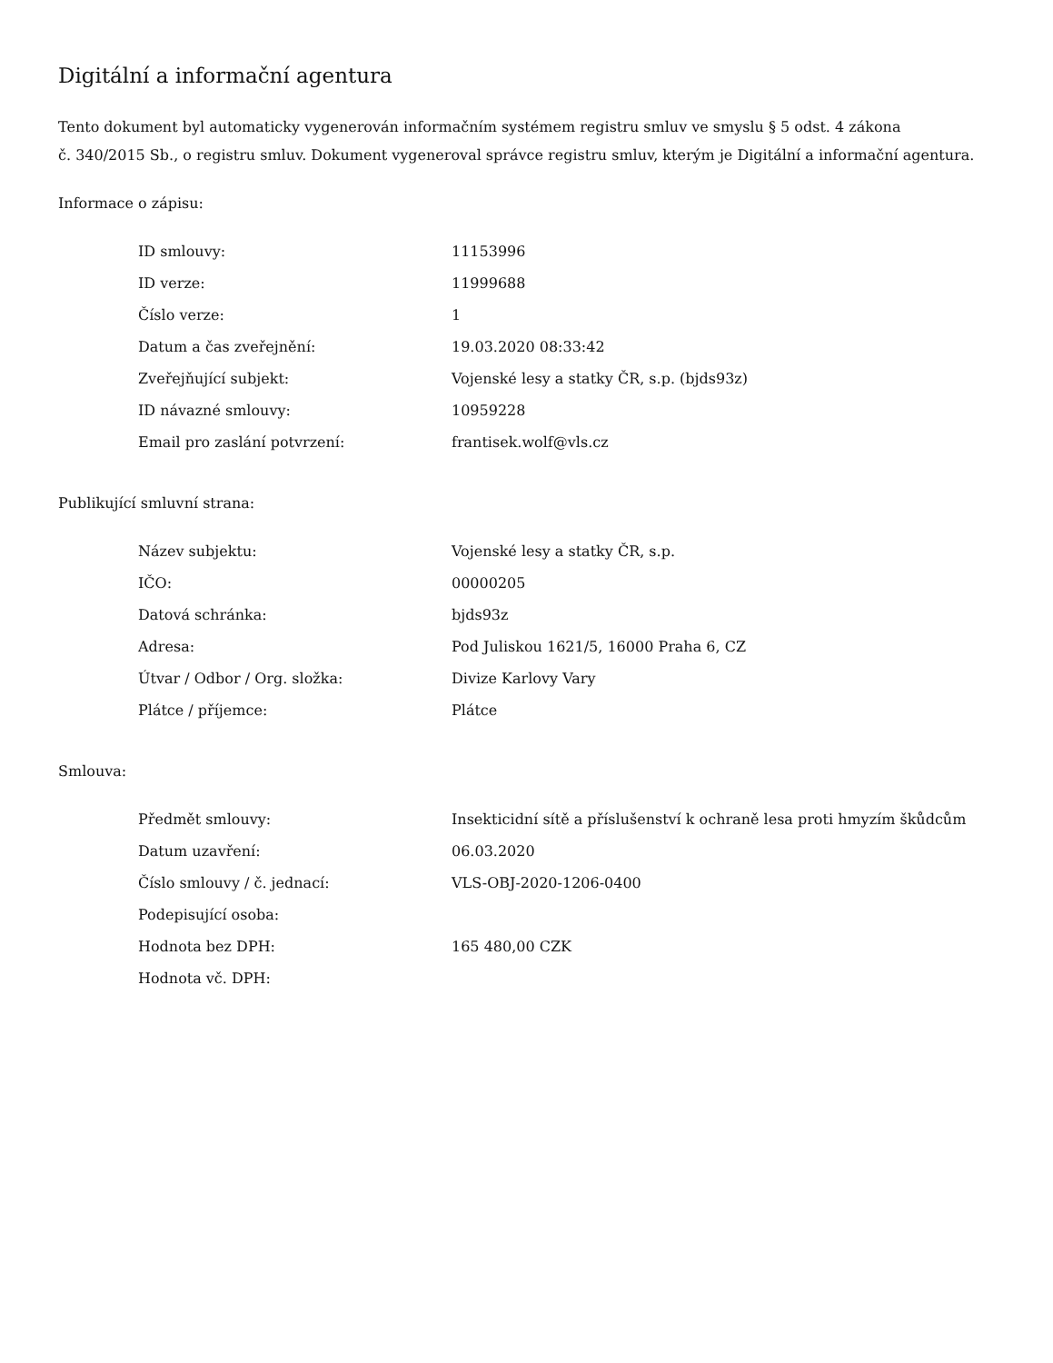Digitální a informační agentura
Tento dokument byl automaticky vygenerován informačním systémem registru smluv ve smyslu § 5 odst. 4 zákona
č. 340/2015 Sb., o registru smluv. Dokument vygeneroval správce registru smluv, kterým je Digitální a informační agentura.
Informace o zápisu:
| ID smlouvy: | 11153996 |
| ID verze: | 11999688 |
| Číslo verze: | 1 |
| Datum a čas zveřejnění: | 19.03.2020 08:33:42 |
| Zveřejňující subjekt: | Vojenské lesy a statky ČR, s.p. (bjds93z) |
| ID návazné smlouvy: | 10959228 |
| Email pro zaslání potvrzení: | frantisek.wolf@vls.cz |
Publikující smluvní strana:
| Název subjektu: | Vojenské lesy a statky ČR, s.p. |
| IČO: | 00000205 |
| Datová schránka: | bjds93z |
| Adresa: | Pod Juliskou 1621/5, 16000 Praha 6, CZ |
| Útvar / Odbor / Org. složka: | Divize Karlovy Vary |
| Plátce / příjemce: | Plátce |
Smlouva:
| Předmět smlouvy: | Insekticidní sítě a příslušenství k ochraně lesa proti hmyzím škůdcům |
| Datum uzavření: | 06.03.2020 |
| Číslo smlouvy / č. jednací: | VLS-OBJ-2020-1206-0400 |
| Podepisující osoba: | |
| Hodnota bez DPH: | 165 480,00 CZK |
| Hodnota vč. DPH: | |